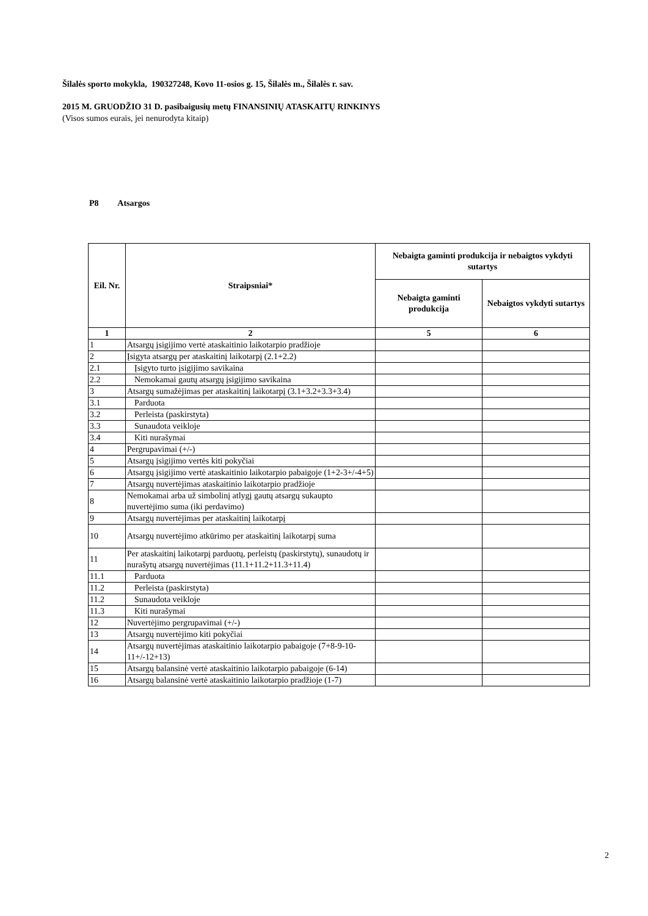Šilalės sporto mokykla, 190327248, Kovo 11-osios g. 15, Šilalės m., Šilalės r. sav.
2015 M. GRUODŽIO 31 D. pasibaigusių metų FINANSINIŲ ATASKAITŲ RINKINYS
(Visos sumos eurais, jei nenurodyta kitaip)
P8 Atsargos
| Eil. Nr. | Straipsniai* | Nebaigta gaminti produkcija ir nebaigtos vykdyti sutartys | |
| --- | --- | --- | --- |
| | | Nebaigta gaminti produkcija | Nebaigtos vykdyti sutartys |
| 1 | 2 | 5 | 6 |
| 1 | Atsargų įsigijimo vertė ataskaitinio laikotarpio pradžioje | | |
| 2 | Įsigyta atsargų per ataskaitinį laikotarpį (2.1+2.2) | | |
| 2.1 | Įsigyto turto įsigijimo savikaina | | |
| 2.2 | Nemokamai gautų atsargų įsigijimo savikaina | | |
| 3 | Atsargų sumažėjimas per ataskaitinį laikotarpį (3.1+3.2+3.3+3.4) | | |
| 3.1 | Parduota | | |
| 3.2 | Perleista (paskirstyta) | | |
| 3.3 | Sunaudota veikloje | | |
| 3.4 | Kiti nurašymai | | |
| 4 | Pergrupavimai (+/-) | | |
| 5 | Atsargų įsigijimo vertės kiti pokyčiai | | |
| 6 | Atsargų įsigijimo vertė ataskaitinio laikotarpio pabaigoje (1+2-3+/-4+5) | | |
| 7 | Atsargų nuvertėjimas ataskaitinio laikotarpio pradžioje | | |
| 8 | Nemokamai arba už simbolinį atlygį gautų atsargų sukaupto nuvertėjimo suma (iki perdavimo) | | |
| 9 | Atsargų nuvertėjimas per ataskaitinį laikotarpį | | |
| 10 | Atsargų nuvertėjimo atkūrimo per ataskaitinį laikotarpį suma | | |
| 11 | Per ataskaitinį laikotarpį parduotų, perleistų (paskirstytų), sunaudotų ir nurašytų atsargų nuvertėjimas (11.1+11.2+11.3+11.4) | | |
| 11.1 | Parduota | | |
| 11.2 | Perleista (paskirstyta) | | |
| 11.2 | Sunaudota veikloje | | |
| 11.3 | Kiti nurašymai | | |
| 12 | Nuvertėjimo pergrupavimai (+/-) | | |
| 13 | Atsargų nuvertėjimo kiti pokyčiai | | |
| 14 | Atsargų nuvertėjimas ataskaitinio laikotarpio pabaigoje (7+8-9-10-11+/-12+13) | | |
| 15 | Atsargų balansinė vertė ataskaitinio laikotarpio pabaigoje (6-14) | | |
| 16 | Atsargų balansinė vertė ataskaitinio laikotarpio pradžioje (1-7) | | |
2